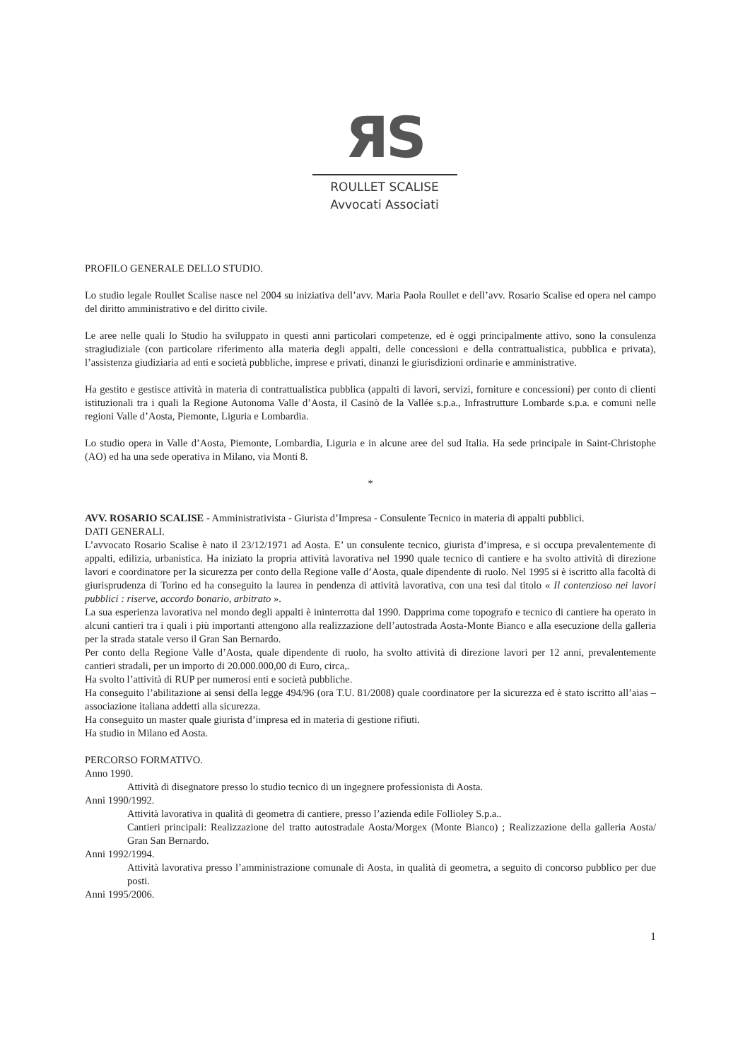ЯS
ROULLET SCALISE
Avvocati Associati
PROFILO GENERALE DELLO STUDIO.
Lo studio legale Roullet Scalise nasce nel 2004 su iniziativa dell’avv. Maria Paola Roullet e dell’avv. Rosario Scalise ed opera nel campo del diritto amministrativo e del diritto civile.
Le aree nelle quali lo Studio ha sviluppato in questi anni particolari competenze, ed è oggi principalmente attivo, sono la consulenza stragiudiziale (con particolare riferimento alla materia degli appalti, delle concessioni e della contrattualistica, pubblica e privata), l’assistenza giudiziaria ad enti e società pubbliche, imprese e privati, dinanzi le giurisdizioni ordinarie e amministrative.
Ha gestito e gestisce attività in materia di contrattualistica pubblica (appalti di lavori, servizi, forniture e concessioni) per conto di clienti istituzionali tra i quali la Regione Autonoma Valle d’Aosta, il Casinò de la Vallée s.p.a., Infrastrutture Lombarde s.p.a. e comuni nelle regioni Valle d’Aosta, Piemonte, Liguria e Lombardia.
Lo studio opera in Valle d’Aosta, Piemonte, Lombardia, Liguria e in alcune aree del sud Italia. Ha sede principale in Saint-Christophe (AO) ed ha una sede operativa in Milano, via Monti 8.
*
AVV. ROSARIO SCALISE - Amministrativista - Giurista d’Impresa - Consulente Tecnico in materia di appalti pubblici.
DATI GENERALI.
L’avvocato Rosario Scalise è nato il 23/12/1971 ad Aosta. E’ un consulente tecnico, giurista d’impresa, e si occupa prevalentemente di appalti, edilizia, urbanistica. Ha iniziato la propria attività lavorativa nel 1990 quale tecnico di cantiere e ha svolto attività di direzione lavori e coordinatore per la sicurezza per conto della Regione valle d’Aosta, quale dipendente di ruolo. Nel 1995 si è iscritto alla facoltà di giurisprudenza di Torino ed ha conseguito la laurea in pendenza di attività lavorativa, con una tesi dal titolo « Il contenzioso nei lavori pubblici : riserve, accordo bonario, arbitrato ».
La sua esperienza lavorativa nel mondo degli appalti è ininterrotta dal 1990. Dapprima come topografo e tecnico di cantiere ha operato in alcuni cantieri tra i quali i più importanti attengono alla realizzazione dell’autostrada Aosta-Monte Bianco e alla esecuzione della galleria per la strada statale verso il Gran San Bernardo.
Per conto della Regione Valle d’Aosta, quale dipendente di ruolo, ha svolto attività di direzione lavori per 12 anni, prevalentemente cantieri stradali, per un importo di 20.000.000,00 di Euro, circa,.
Ha svolto l’attività di RUP per numerosi enti e società pubbliche.
Ha conseguito l’abilitazione ai sensi della legge 494/96 (ora T.U. 81/2008) quale coordinatore per la sicurezza ed è stato iscritto all’aias – associazione italiana addetti alla sicurezza.
Ha conseguito un master quale giurista d’impresa ed in materia di gestione rifiuti.
Ha studio in Milano ed Aosta.
PERCORSO FORMATIVO.
Anno 1990.
Attività di disegnatore presso lo studio tecnico di un ingegnere professionista di Aosta.
Anni 1990/1992.
Attività lavorativa in qualità di geometra di cantiere, presso l’azienda edile Follioley S.p.a..
Cantieri principali: Realizzazione del tratto autostradale Aosta/Morgex (Monte Bianco) ; Realizzazione della galleria Aosta/ Gran San Bernardo.
Anni 1992/1994.
Attività lavorativa presso l’amministrazione comunale di Aosta, in qualità di geometra, a seguito di concorso pubblico per due posti.
Anni 1995/2006.
1